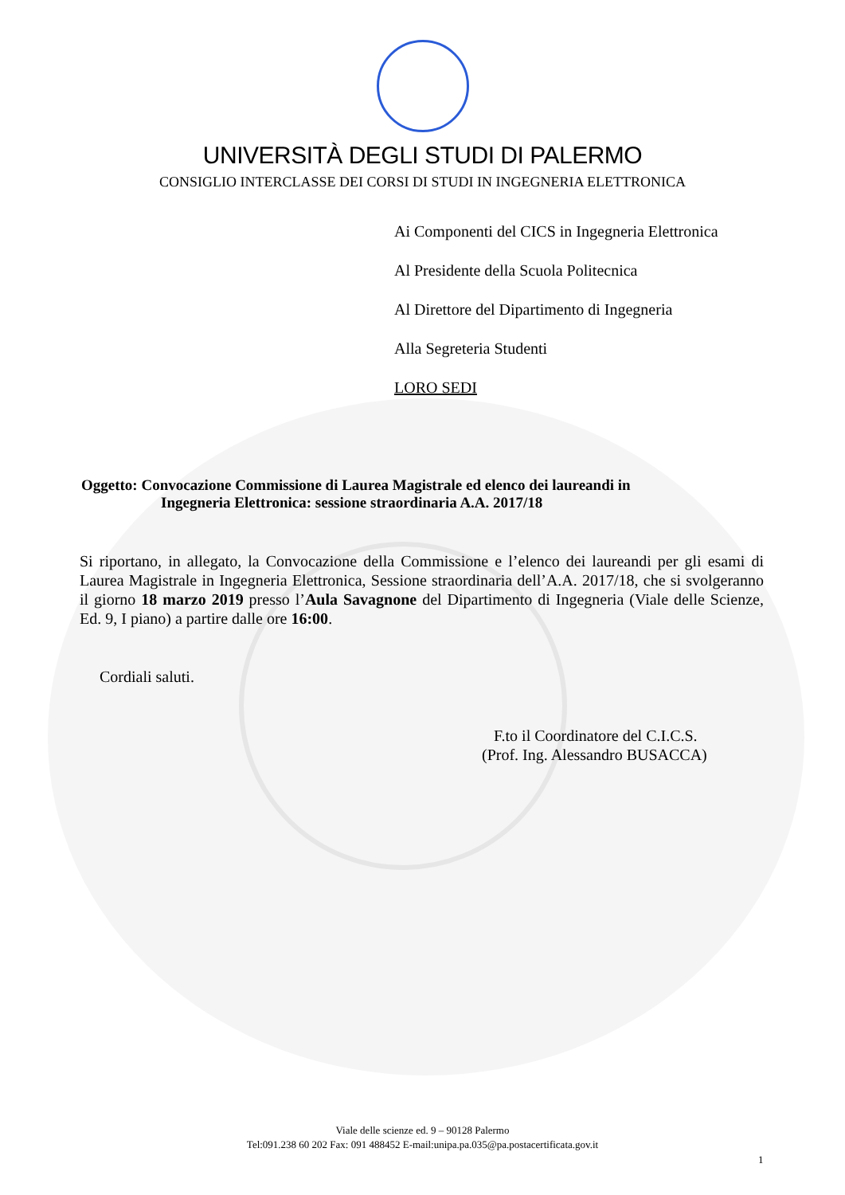UNIVERSITÀ DEGLI STUDI DI PALERMO
CONSIGLIO INTERCLASSE DEI CORSI DI STUDI IN INGEGNERIA ELETTRONICA
Ai Componenti del CICS in Ingegneria Elettronica
Al Presidente della Scuola Politecnica
Al Direttore del Dipartimento di Ingegneria
Alla Segreteria Studenti
LORO SEDI
Oggetto: Convocazione Commissione di Laurea Magistrale ed elenco dei laureandi in
Ingegneria Elettronica: sessione straordinaria A.A. 2017/18
Si riportano, in allegato, la Convocazione della Commissione e l’elenco dei laureandi per gli esami di Laurea Magistrale in Ingegneria Elettronica, Sessione straordinaria dell’A.A. 2017/18, che si svolgeranno il giorno 18 marzo 2019 presso l’Aula Savagnone del Dipartimento di Ingegneria (Viale delle Scienze, Ed. 9, I piano) a partire dalle ore 16:00.
Cordiali saluti.
F.to il Coordinatore del C.I.C.S.
(Prof. Ing. Alessandro BUSACCA)
Viale delle scienze ed. 9 – 90128 Palermo
Tel:091.238 60 202 Fax: 091 488452 E-mail:unipa.pa.035@pa.postacertificata.gov.it
1